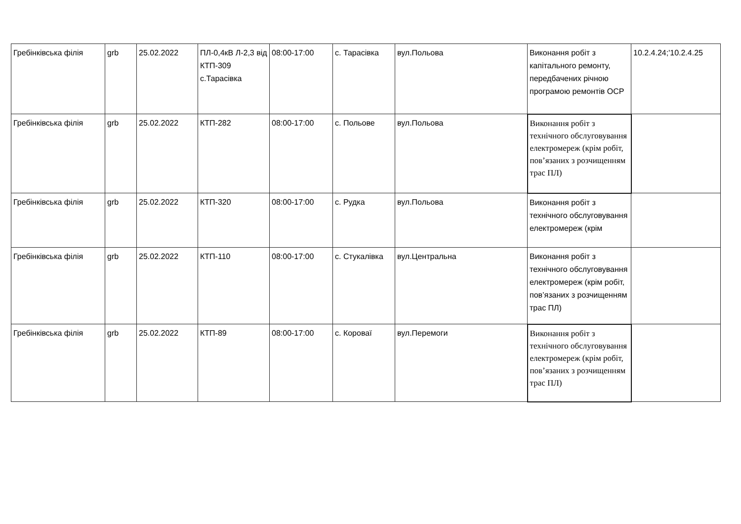| Гребінківська філія | grb | 25.02.2022 | ПЛ-0,4кВ Л-2,3 від КТП-309 с.Тарасівка | 08:00-17:00 | с. Тарасівка | вул.Польова | Виконання робіт з капітального ремонту, передбачених річною програмою ремонтів ОСР | 10.2.4.24;'10.2.4.25 |
| Гребінківська філія | grb | 25.02.2022 | КТП-282 | 08:00-17:00 | с. Польове | вул.Польова | Виконання робіт з технічного обслуговування електромереж (крім робіт, пов’язаних з розчищенням трас ПЛ) | |
| Гребінківська філія | grb | 25.02.2022 | КТП-320 | 08:00-17:00 | с. Рудка | вул.Польова | Виконання робіт з технічного обслуговування електромереж (крім | |
| Гребінківська філія | grb | 25.02.2022 | КТП-110 | 08:00-17:00 | с. Стукалівка | вул.Центральна | Виконання робіт з технічного обслуговування електромереж (крім робіт, пов’язаних з розчищенням трас ПЛ) | |
| Гребінківська філія | grb | 25.02.2022 | КТП-89 | 08:00-17:00 | с. Короваї | вул.Перемоги | Виконання робіт з технічного обслуговування електромереж (крім робіт, пов’язаних з розчищенням трас ПЛ) | |